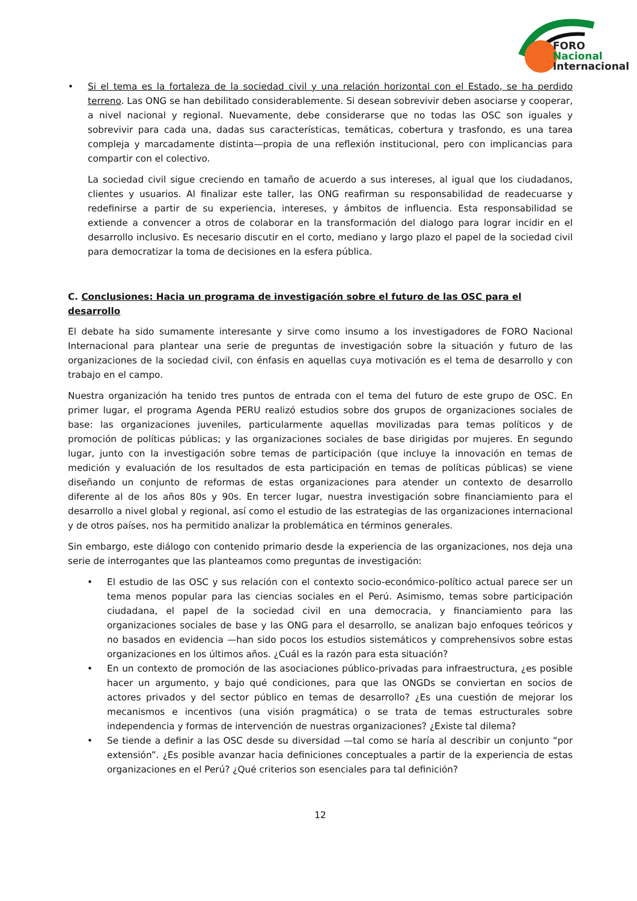FORO
Nacional
Internacional
• Si el tema es la fortaleza de la sociedad civil y una relación horizontal con el Estado, se ha perdido terreno. Las ONG se han debilitado considerablemente. Si desean sobrevivir deben asociarse y cooperar, a nivel nacional y regional. Nuevamente, debe considerarse que no todas las OSC son iguales y sobrevivir para cada una, dadas sus características, temáticas, cobertura y trasfondo, es una tarea compleja y marcadamente distinta—propia de una reflexión institucional, pero con implicancias para compartir con el colectivo.
La sociedad civil sigue creciendo en tamaño de acuerdo a sus intereses, al igual que los ciudadanos, clientes y usuarios. Al finalizar este taller, las ONG reafirman su responsabilidad de readecuarse y redefinirse a partir de su experiencia, intereses, y ámbitos de influencia. Esta responsabilidad se extiende a convencer a otros de colaborar en la transformación del dialogo para lograr incidir en el desarrollo inclusivo. Es necesario discutir en el corto, mediano y largo plazo el papel de la sociedad civil para democratizar la toma de decisiones en la esfera pública.
C. Conclusiones: Hacia un programa de investigación sobre el futuro de las OSC para el desarrollo
El debate ha sido sumamente interesante y sirve como insumo a los investigadores de FORO Nacional Internacional para plantear una serie de preguntas de investigación sobre la situación y futuro de las organizaciones de la sociedad civil, con énfasis en aquellas cuya motivación es el tema de desarrollo y con trabajo en el campo.
Nuestra organización ha tenido tres puntos de entrada con el tema del futuro de este grupo de OSC. En primer lugar, el programa Agenda PERU realizó estudios sobre dos grupos de organizaciones sociales de base: las organizaciones juveniles, particularmente aquellas movilizadas para temas políticos y de promoción de políticas públicas; y las organizaciones sociales de base dirigidas por mujeres. En segundo lugar, junto con la investigación sobre temas de participación (que incluye la innovación en temas de medición y evaluación de los resultados de esta participación en temas de políticas públicas) se viene diseñando un conjunto de reformas de estas organizaciones para atender un contexto de desarrollo diferente al de los años 80s y 90s. En tercer lugar, nuestra investigación sobre financiamiento para el desarrollo a nivel global y regional, así como el estudio de las estrategias de las organizaciones internacional y de otros países, nos ha permitido analizar la problemática en términos generales.
Sin embargo, este diálogo con contenido primario desde la experiencia de las organizaciones, nos deja una serie de interrogantes que las planteamos como preguntas de investigación:
• El estudio de las OSC y sus relación con el contexto socio-económico-político actual parece ser un tema menos popular para las ciencias sociales en el Perú. Asimismo, temas sobre participación ciudadana, el papel de la sociedad civil en una democracia, y financiamiento para las organizaciones sociales de base y las ONG para el desarrollo, se analizan bajo enfoques teóricos y no basados en evidencia —han sido pocos los estudios sistemáticos y comprehensivos sobre estas organizaciones en los últimos años. ¿Cuál es la razón para esta situación?
• En un contexto de promoción de las asociaciones público-privadas para infraestructura, ¿es posible hacer un argumento, y bajo qué condiciones, para que las ONGDs se conviertan en socios de actores privados y del sector público en temas de desarrollo? ¿Es una cuestión de mejorar los mecanismos e incentivos (una visión pragmática) o se trata de temas estructurales sobre independencia y formas de intervención de nuestras organizaciones? ¿Existe tal dilema?
• Se tiende a definir a las OSC desde su diversidad —tal como se haría al describir un conjunto “por extensión”. ¿Es posible avanzar hacia definiciones conceptuales a partir de la experiencia de estas organizaciones en el Perú? ¿Qué criterios son esenciales para tal definición?
12